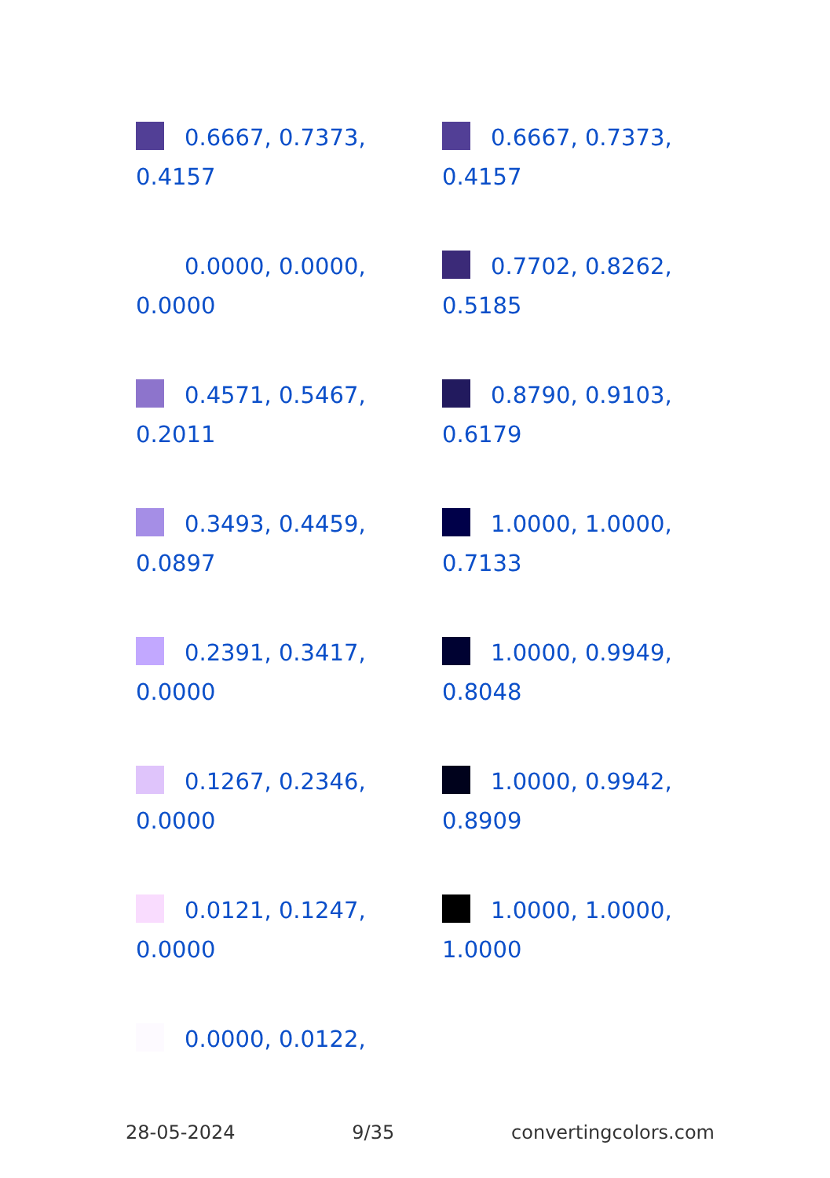0.6667, 0.7373, 0.4157
0.6667, 0.7373, 0.4157
0.0000, 0.0000, 0.0000
0.7702, 0.8262, 0.5185
0.4571, 0.5467, 0.2011
0.8790, 0.9103, 0.6179
0.3493, 0.4459, 0.0897
1.0000, 1.0000, 0.7133
0.2391, 0.3417, 0.0000
1.0000, 0.9949, 0.8048
0.1267, 0.2346, 0.0000
1.0000, 0.9942, 0.8909
0.0121, 0.1247, 0.0000
1.0000, 1.0000, 1.0000
0.0000, 0.0122,
28-05-2024 9/35 convertingcolors.com